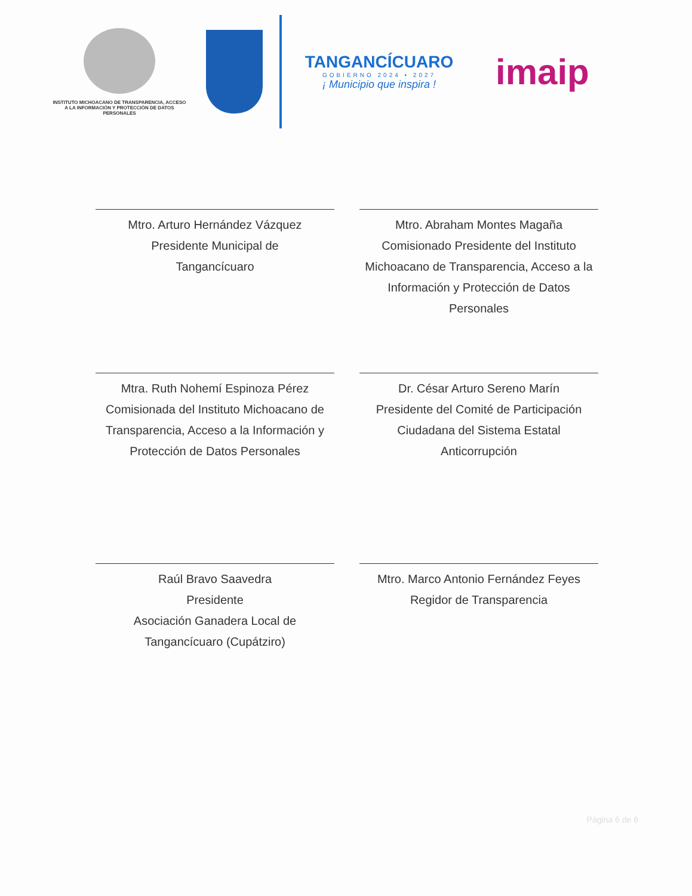INSTITUTO MICHOACANO DE TRANSPARENCIA, ACCESO A LA INFORMACIÓN Y PROTECCIÓN DE DATOS PERSONALES
TANGANCÍCUARO
GOBIERNO 2024 • 2027
¡ Municipio que inspira !
imaip
Mtro. Arturo Hernández Vázquez
Presidente Municipal de
Tangancícuaro
Mtro. Abraham Montes Magaña
Comisionado Presidente del Instituto Michoacano de Transparencia, Acceso a la Información y Protección de Datos Personales
Mtra. Ruth Nohemí Espinoza Pérez
Comisionada del Instituto Michoacano de Transparencia, Acceso a la Información y Protección de Datos Personales
Dr. César Arturo Sereno Marín
Presidente del Comité de Participación Ciudadana del Sistema Estatal Anticorrupción
Raúl Bravo Saavedra
Presidente
Asociación Ganadera Local de Tangancícuaro (Cupátziro)
Mtro. Marco Antonio Fernández Feyes
Regidor de Transparencia
Página 6 de 6